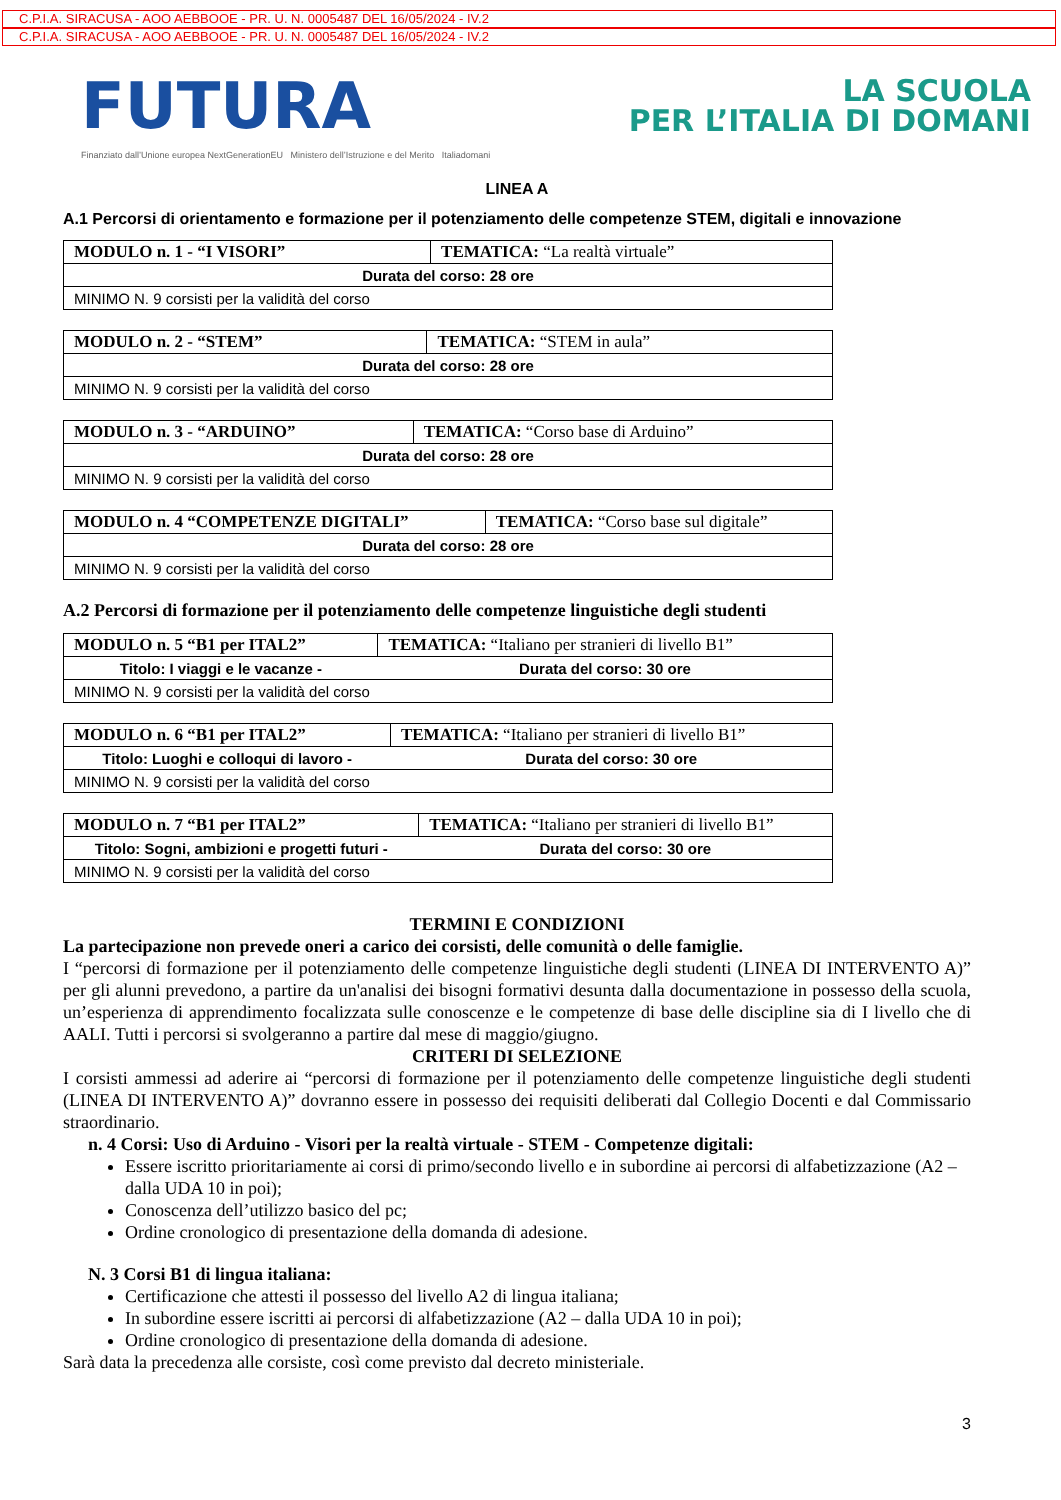C.P.I.A. SIRACUSA - AOO AEBBOOE - PR. U. N. 0005487 DEL 16/05/2024 - IV.2
C.P.I.A. SIRACUSA - AOO AEBBOOE - PR. U. N. 0005487 DEL 16/05/2024 - IV.2
FUTURA
LA SCUOLA
PER L’ITALIA DI DOMANI
Finanziato dall’Unione europea NextGenerationEU Ministero dell’Istruzione e del Merito Italiadomani
LINEA A
A.1 Percorsi di orientamento e formazione per il potenziamento delle competenze STEM, digitali e innovazione
| MODULO n. 1 - “I VISORI” | TEMATICA: “La realtà virtuale” |
| Durata del corso: 28 ore | |
| MINIMO N. 9 corsisti per la validità del corso | |
| MODULO n. 2 - “STEM” | TEMATICA: “STEM in aula” |
| Durata del corso: 28 ore | |
| MINIMO N. 9 corsisti per la validità del corso | |
| MODULO n. 3 - “ARDUINO” | TEMATICA: “Corso base di Arduino” |
| Durata del corso: 28 ore | |
| MINIMO N. 9 corsisti per la validità del corso | |
| MODULO n. 4 “COMPETENZE DIGITALI” | TEMATICA: “Corso base sul digitale” |
| Durata del corso: 28 ore | |
| MINIMO N. 9 corsisti per la validità del corso | |
A.2 Percorsi di formazione per il potenziamento delle competenze linguistiche degli studenti
| MODULO n. 5 “B1 per ITAL2” | TEMATICA: “Italiano per stranieri di livello B1” |
| Titolo: I viaggi e le vacanze - | Durata del corso: 30 ore |
| MINIMO N. 9 corsisti per la validità del corso | |
| MODULO n. 6 “B1 per ITAL2” | TEMATICA: “Italiano per stranieri di livello B1” |
| Titolo: Luoghi e colloqui di lavoro - | Durata del corso: 30 ore |
| MINIMO N. 9 corsisti per la validità del corso | |
| MODULO n. 7 “B1 per ITAL2” | TEMATICA: “Italiano per stranieri di livello B1” |
| Titolo: Sogni, ambizioni e progetti futuri - | Durata del corso: 30 ore |
| MINIMO N. 9 corsisti per la validità del corso | |
TERMINI E CONDIZIONI
La partecipazione non prevede oneri a carico dei corsisti, delle comunità o delle famiglie.
I “percorsi di formazione per il potenziamento delle competenze linguistiche degli studenti (LINEA DI INTERVENTO A)” per gli alunni prevedono, a partire da un'analisi dei bisogni formativi desunta dalla documentazione in possesso della scuola, un’esperienza di apprendimento focalizzata sulle conoscenze e le competenze di base delle discipline sia di I livello che di AALI. Tutti i percorsi si svolgeranno a partire dal mese di maggio/giugno.
CRITERI DI SELEZIONE
I corsisti ammessi ad aderire ai “percorsi di formazione per il potenziamento delle competenze linguistiche degli studenti (LINEA DI INTERVENTO A)” dovranno essere in possesso dei requisiti deliberati dal Collegio Docenti e dal Commissario straordinario.
n. 4 Corsi: Uso di Arduino - Visori per la realtà virtuale - STEM - Competenze digitali:
Essere iscritto prioritariamente ai corsi di primo/secondo livello e in subordine ai percorsi di alfabetizzazione (A2 – dalla UDA 10 in poi);
Conoscenza dell’utilizzo basico del pc;
Ordine cronologico di presentazione della domanda di adesione.
N. 3 Corsi B1 di lingua italiana:
Certificazione che attesti il possesso del livello A2 di lingua italiana;
In subordine essere iscritti ai percorsi di alfabetizzazione (A2 – dalla UDA 10 in poi);
Ordine cronologico di presentazione della domanda di adesione.
Sarà data la precedenza alle corsiste, così come previsto dal decreto ministeriale.
3